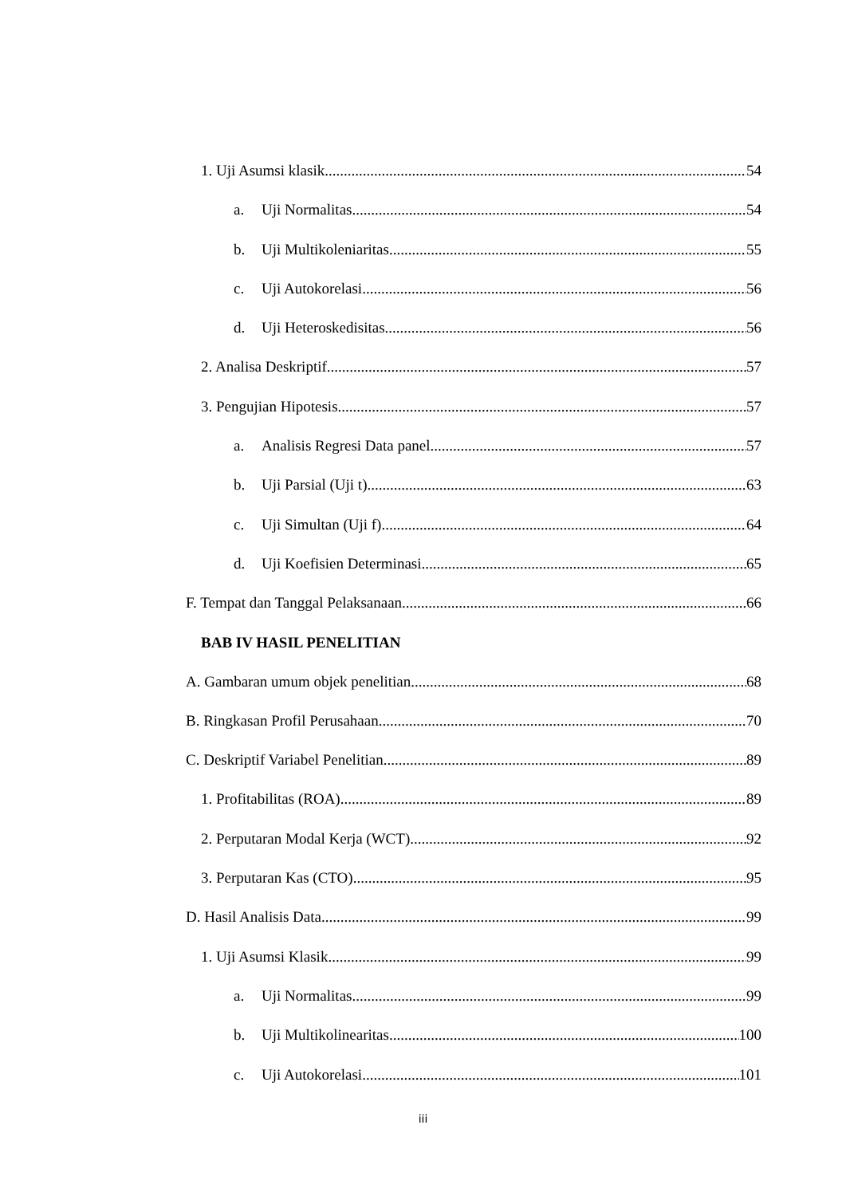1. Uji Asumsi klasik 54
a. Uji Normalitas 54
b. Uji Multikoleniaritas 55
c. Uji Autokorelasi 56
d. Uji Heteroskedisitas 56
2. Analisa Deskriptif 57
3. Pengujian Hipotesis 57
a. Analisis Regresi Data panel 57
b. Uji Parsial (Uji t) 63
c. Uji Simultan (Uji f) 64
d. Uji Koefisien Determinasi 65
F. Tempat dan Tanggal Pelaksanaan 66
BAB IV HASIL PENELITIAN
A. Gambaran umum objek penelitian 68
B. Ringkasan Profil Perusahaan 70
C. Deskriptif Variabel Penelitian 89
1. Profitabilitas (ROA) 89
2. Perputaran Modal Kerja (WCT) 92
3. Perputaran Kas (CTO) 95
D. Hasil Analisis Data 99
1. Uji Asumsi Klasik 99
a. Uji Normalitas 99
b. Uji Multikolinearitas 100
c. Uji Autokorelasi 101
iii